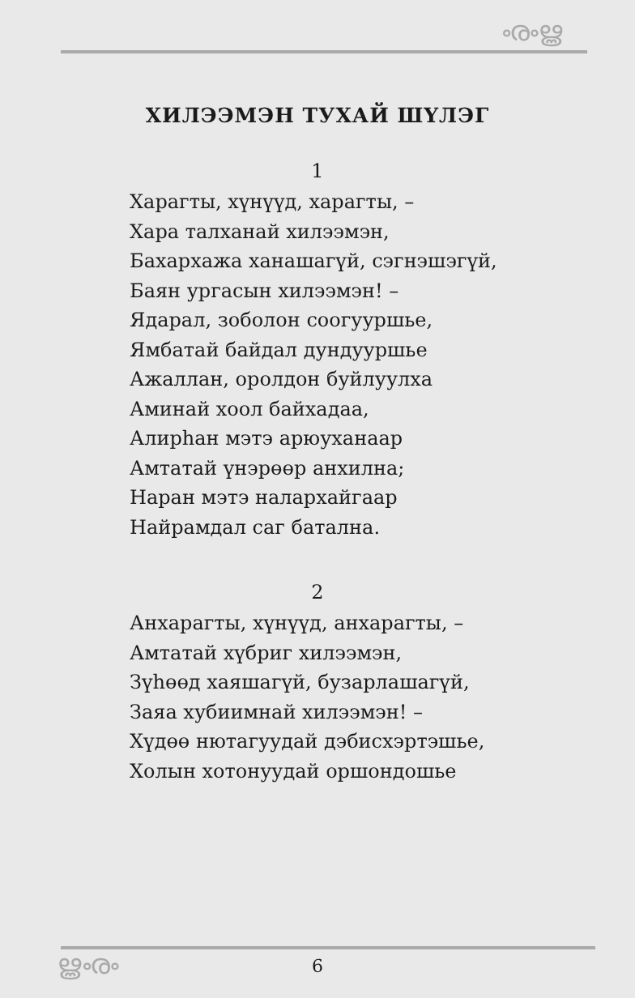ൟൠ
ХИЛЭЭМЭН ТУХАЙ ШҮЛЭГ
1
Харагты, хүнүүд, харагты, –
Хара талханай хилээмэн,
Бахархажа ханашагүй, сэгнэшэгүй,
Баян ургасын хилээмэн! –
Ядарал, зоболон соогууршье,
Ямбатай байдал дундууршье
Ажаллан, оролдон буйлуулха
Аминай хоол байхадаа,
Алирһан мэтэ арюуханаар
Амтатай үнэрөөр анхилна;
Наран мэтэ налархайгаар
Найрамдал саг батална.
2
Анхарагты, хүнүүд, анхарагты, –
Амтатай хүбриг хилээмэн,
Зүһөөд хаяшагүй, бузарлашагүй,
Заяа хубиимнай хилээмэн! –
Хүдөө нютагуудай дэбисхэртэшье,
Холын хотонуудай оршондошье
ൠൟ 6